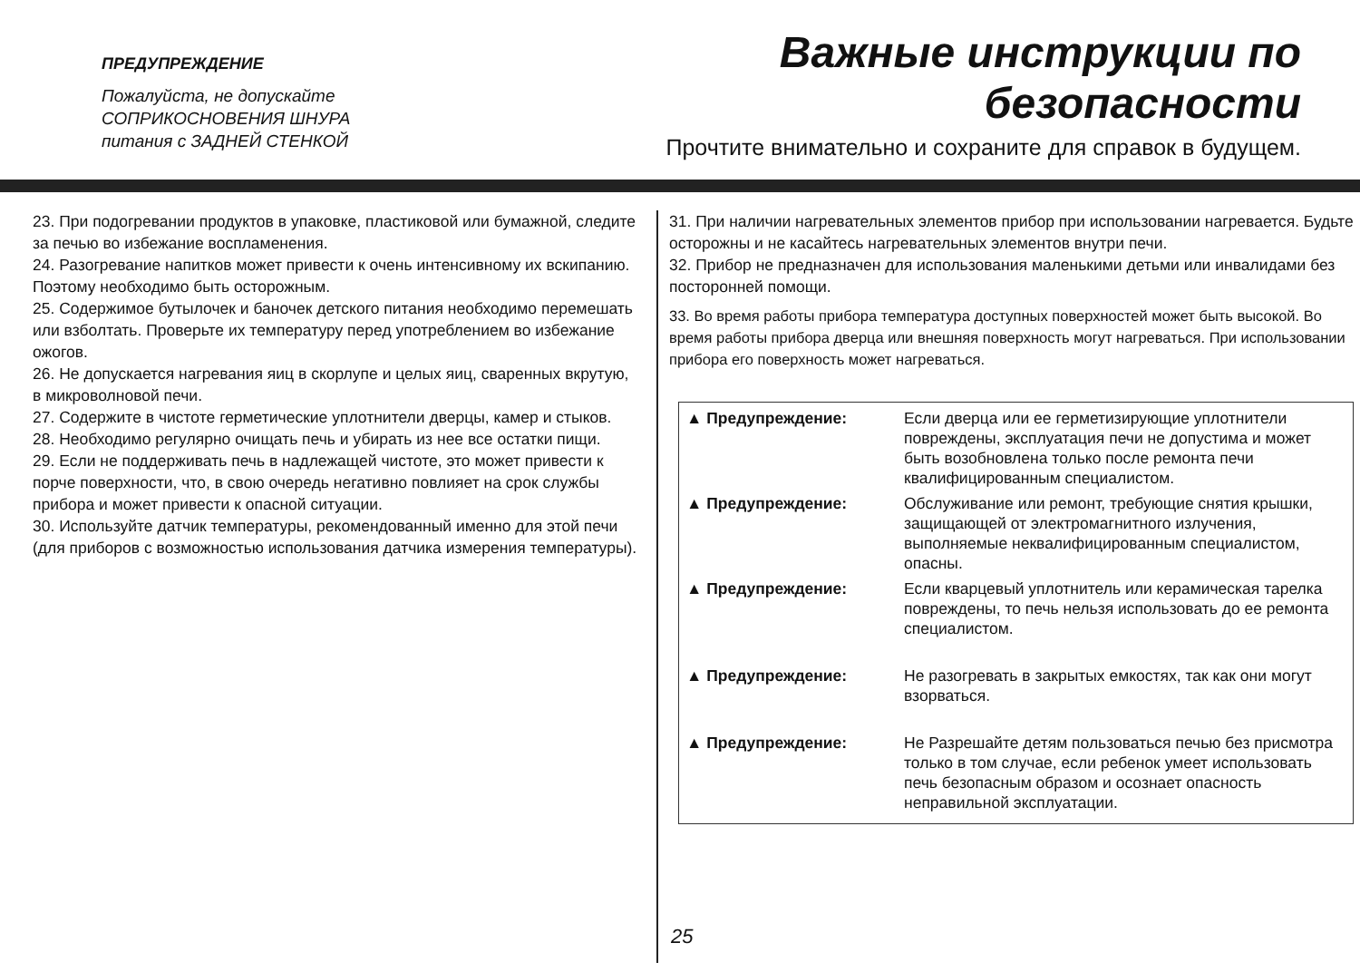ПРЕДУПРЕЖДЕНИЕ
Пожалуйста, не допускайте
СОПРИКОСНОВЕНИЯ ШНУРА
питания с ЗАДНЕЙ СТЕНКОЙ
Важные инструкции по
безопасности
Прочтите внимательно и сохраните для справок в будущем.
23. При подогревании продуктов в упаковке, пластиковой или бумажной, следите за печью во избежание воспламенения.
24. Разогревание напитков может привести к очень интенсивному их вскипанию. Поэтому необходимо быть осторожным.
25. Содержимое бутылочек и баночек детского питания необходимо перемешать или взболтать. Проверьте их температуру перед употреблением во избежание ожогов.
26. Не допускается нагревания яиц в скорлупе и целых яиц, сваренных вкрутую, в микроволновой печи.
27. Содержите в чистоте герметические уплотнители дверцы, камер и стыков.
28. Необходимо регулярно очищать печь и убирать из нее все остатки пищи.
29. Если не поддерживать печь в надлежащей чистоте, это может привести к порче поверхности, что, в свою очередь негативно повлияет на срок службы прибора и может привести к опасной ситуации.
30. Используйте датчик температуры, рекомендованный именно для этой печи (для приборов с возможностью использования датчика измерения температуры).
31. При наличии нагревательных элементов прибор при использовании нагревается. Будьте осторожны и не касайтесь нагревательных элементов внутри печи.
32. Прибор не предназначен для использования маленькими детьми или инвалидами без посторонней помощи.
33. Во время работы прибора температура доступных поверхностей может быть высокой. Во время работы прибора дверца или внешняя поверхность могут нагреваться. При использовании прибора его поверхность может нагреваться.
▲ Предупреждение: Если дверца или ее герметизирующие уплотнители повреждены, эксплуатация печи не допустима и может быть возобновлена только после ремонта печи квалифицированным специалистом.
▲ Предупреждение: Обслуживание или ремонт, требующие снятия крышки, защищающей от электромагнитного излучения, выполняемые неквалифицированным специалистом, опасны.
▲ Предупреждение: Если кварцевый уплотнитель или керамическая тарелка повреждены, то печь нельзя использовать до ее ремонта специалистом.
▲ Предупреждение: Не разогревать в закрытых емкостях, так как они могут взорваться.
▲ Предупреждение: Не Разрешайте детям пользоваться печью без присмотра только в том случае, если ребенок умеет использовать печь безопасным образом и осознает опасность неправильной эксплуатации.
25